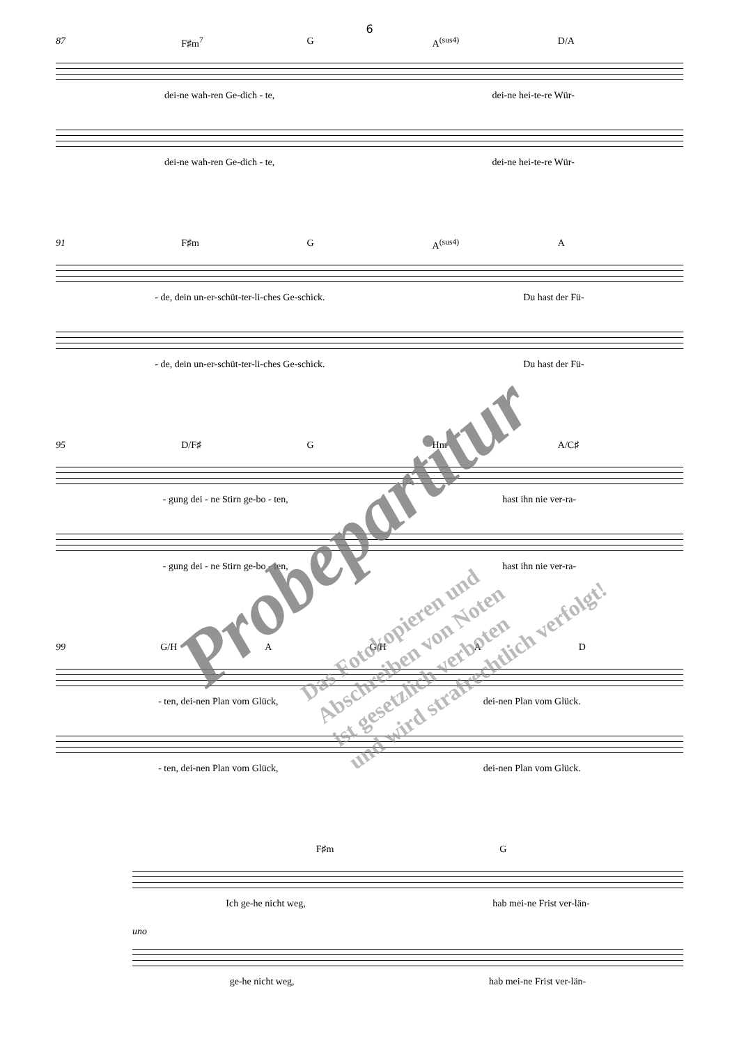6
87 F♯m<sup>7</sup> G A<sup>(sus4)</sup> D/A
dei-ne wah-ren Ge-dich - te, dei-ne hei-te-re Wür-
dei-ne wah-ren Ge-dich - te, dei-ne hei-te-re Wür-
91 F♯m G A<sup>(sus4)</sup> A
- de, dein un-er-schüt-ter-li-ches Ge-schick. Du hast der Fü-
- de, dein un-er-schüt-ter-li-ches Ge-schick. Du hast der Fü-
95 D/F♯ G Hm A/C♯
- gung dei - ne Stirn ge-bo - ten, hast ihn nie ver-ra-
- gung dei - ne Stirn ge-bo - ten, hast ihn nie ver-ra-
99 G/H A G/H A D
- ten, dei-nen Plan vom Glück, dei-nen Plan vom Glück.
- ten, dei-nen Plan vom Glück, dei-nen Plan vom Glück.
F♯m G
Ich ge-he nicht weg, hab mei-ne Frist ver-län-
uno
ge-he nicht weg, hab mei-ne Frist ver-län-
Probepartitur
Das Fotokopieren und
Abschreiben von Noten
ist gesetzlich verboten
und wird strafrechtlich verfolgt!